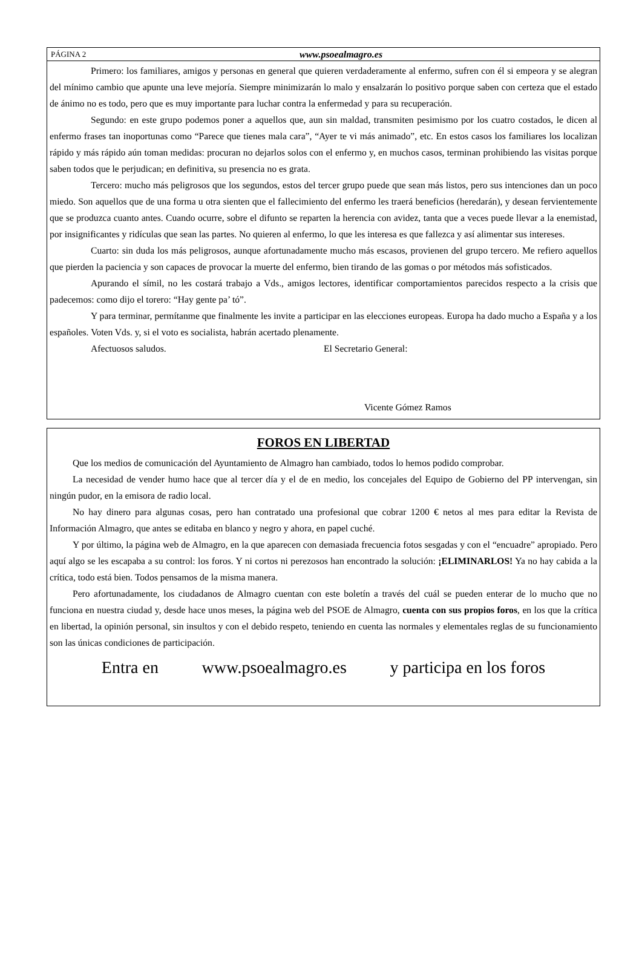PÁGINA 2 www.psoealmagro.es
Primero: los familiares, amigos y personas en general que quieren verdaderamente al enfermo, sufren con él si empeora y se alegran del mínimo cambio que apunte una leve mejoría. Siempre minimizarán lo malo y ensalzarán lo positivo porque saben con certeza que el estado de ánimo no es todo, pero que es muy importante para luchar contra la enfermedad y para su recuperación.
Segundo: en este grupo podemos poner a aquellos que, aun sin maldad, transmiten pesimismo por los cuatro costados, le dicen al enfermo frases tan inoportunas como “Parece que tienes mala cara”, “Ayer te vi más animado”, etc. En estos casos los familiares los localizan rápido y más rápido aún toman medidas: procuran no dejarlos solos con el enfermo y, en muchos casos, terminan prohibiendo las visitas porque saben todos que le perjudican; en definitiva, su presencia no es grata.
Tercero: mucho más peligrosos que los segundos, estos del tercer grupo puede que sean más listos, pero sus intenciones dan un poco miedo. Son aquellos que de una forma u otra sienten que el fallecimiento del enfermo les traerá beneficios (heredarán), y desean fervientemente que se produzca cuanto antes. Cuando ocurre, sobre el difunto se reparten la herencia con avidez, tanta que a veces puede llevar a la enemistad, por insignificantes y ridículas que sean las partes. No quieren al enfermo, lo que les interesa es que fallezca y así alimentar sus intereses.
Cuarto: sin duda los más peligrosos, aunque afortunadamente mucho más escasos, provienen del grupo tercero. Me refiero aquellos que pierden la paciencia y son capaces de provocar la muerte del enfermo, bien tirando de las gomas o por métodos más sofisticados.
Apurando el símil, no les costará trabajo a Vds., amigos lectores, identificar comportamientos parecidos respecto a la crisis que padecemos: como dijo el torero: “Hay gente pa’ tó”.
Y para terminar, permítanme que finalmente les invite a participar en las elecciones europeas. Europa ha dado mucho a España y a los españoles. Voten Vds. y, si el voto es socialista, habrán acertado plenamente.
Afectuosos saludos. El Secretario General:
Vicente Gómez Ramos
FOROS EN LIBERTAD
Que los medios de comunicación del Ayuntamiento de Almagro han cambiado, todos lo hemos podido comprobar.
La necesidad de vender humo hace que al tercer día y el de en medio, los concejales del Equipo de Gobierno del PP intervengan, sin ningún pudor, en la emisora de radio local.
No hay dinero para algunas cosas, pero han contratado una profesional que cobrar 1200 € netos al mes para editar la Revista de Información Almagro, que antes se editaba en blanco y negro y ahora, en papel cuché.
Y por último, la página web de Almagro, en la que aparecen con demasiada frecuencia fotos sesgadas y con el “encuadre” apropiado. Pero aquí algo se les escapaba a su control: los foros. Y ni cortos ni perezosos han encontrado la solución: ¡ELIMINARLOS! Ya no hay cabida a la crítica, todo está bien. Todos pensamos de la misma manera.
Pero afortunadamente, los ciudadanos de Almagro cuentan con este boletín a través del cuál se pueden enterar de lo mucho que no funciona en nuestra ciudad y, desde hace unos meses, la página web del PSOE de Almagro, cuenta con sus propios foros, en los que la crítica en libertad, la opinión personal, sin insultos y con el debido respeto, teniendo en cuenta las normales y elementales reglas de su funcionamiento son las únicas condiciones de participación.
Entra en www.psoealmagro.es y participa en los foros